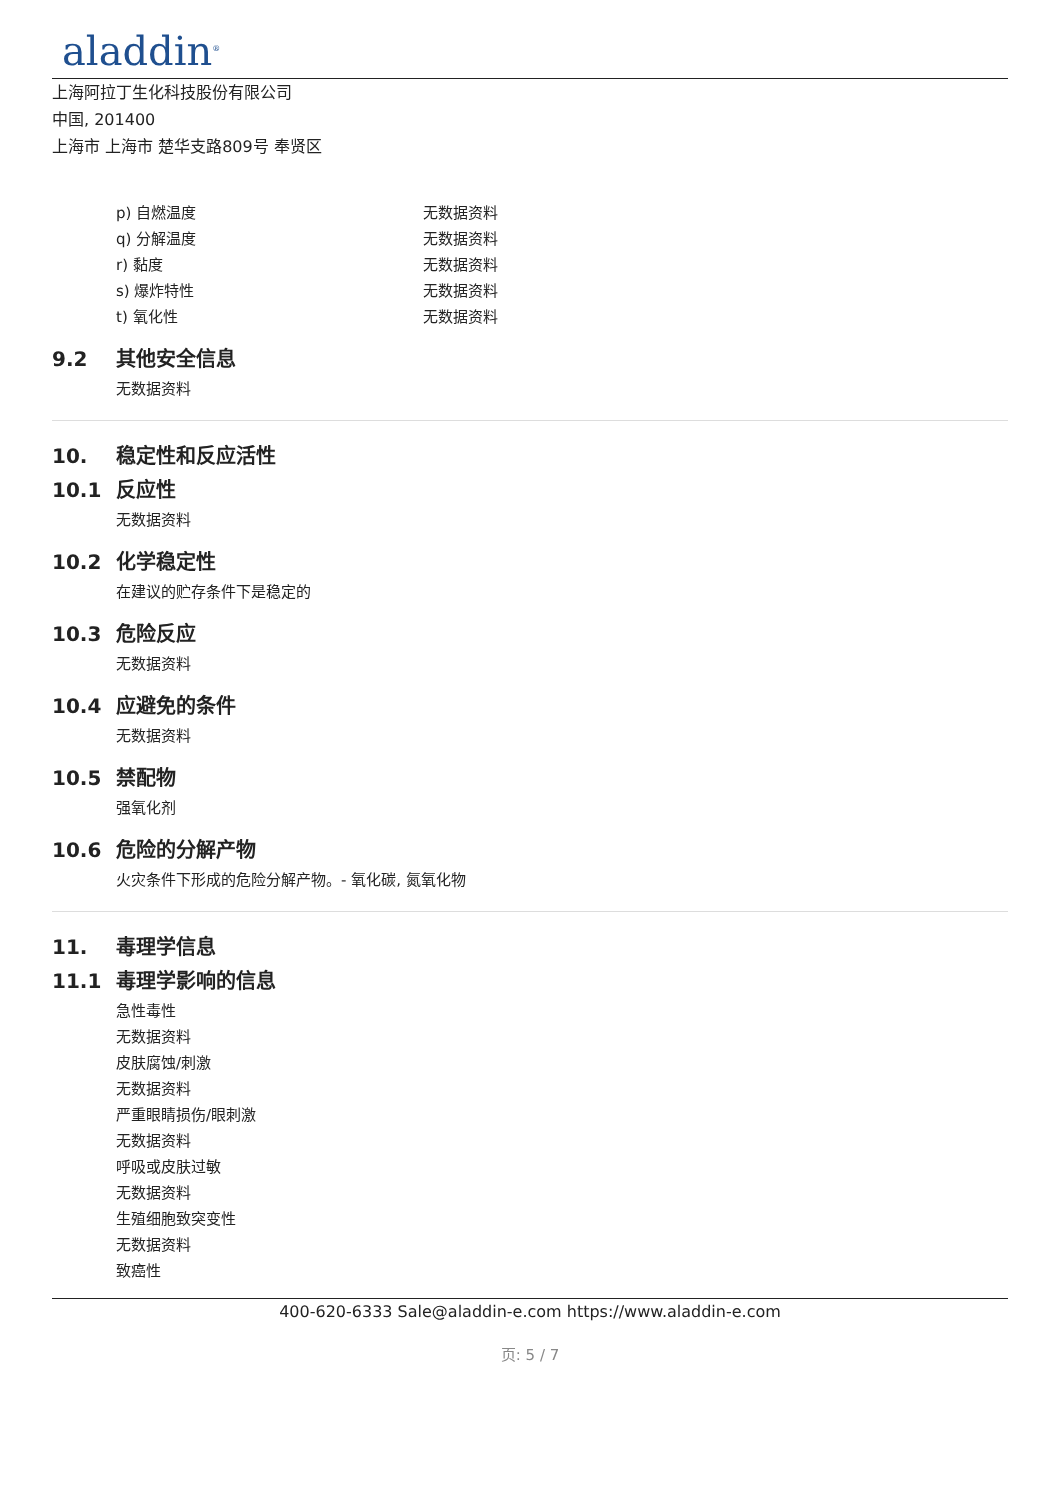aladdin<sup>®</sup>
上海阿拉丁生化科技股份有限公司
中国, 201400
上海市 上海市 楚华支路809号 奉贤区
p) 自燃温度 无数据资料
q) 分解温度 无数据资料
r) 黏度 无数据资料
s) 爆炸特性 无数据资料
t) 氧化性 无数据资料
9.2 其他安全信息
无数据资料
10. 稳定性和反应活性
10.1 反应性
无数据资料
10.2 化学稳定性
在建议的贮存条件下是稳定的
10.3 危险反应
无数据资料
10.4 应避免的条件
无数据资料
10.5 禁配物
强氧化剂
10.6 危险的分解产物
火灾条件下形成的危险分解产物。- 氧化碳, 氮氧化物
11. 毒理学信息
11.1 毒理学影响的信息
急性毒性
无数据资料
皮肤腐蚀/刺激
无数据资料
严重眼睛损伤/眼刺激
无数据资料
呼吸或皮肤过敏
无数据资料
生殖细胞致突变性
无数据资料
致癌性
400-620-6333 Sale@aladdin-e.com https://www.aladdin-e.com
页: 5 / 7